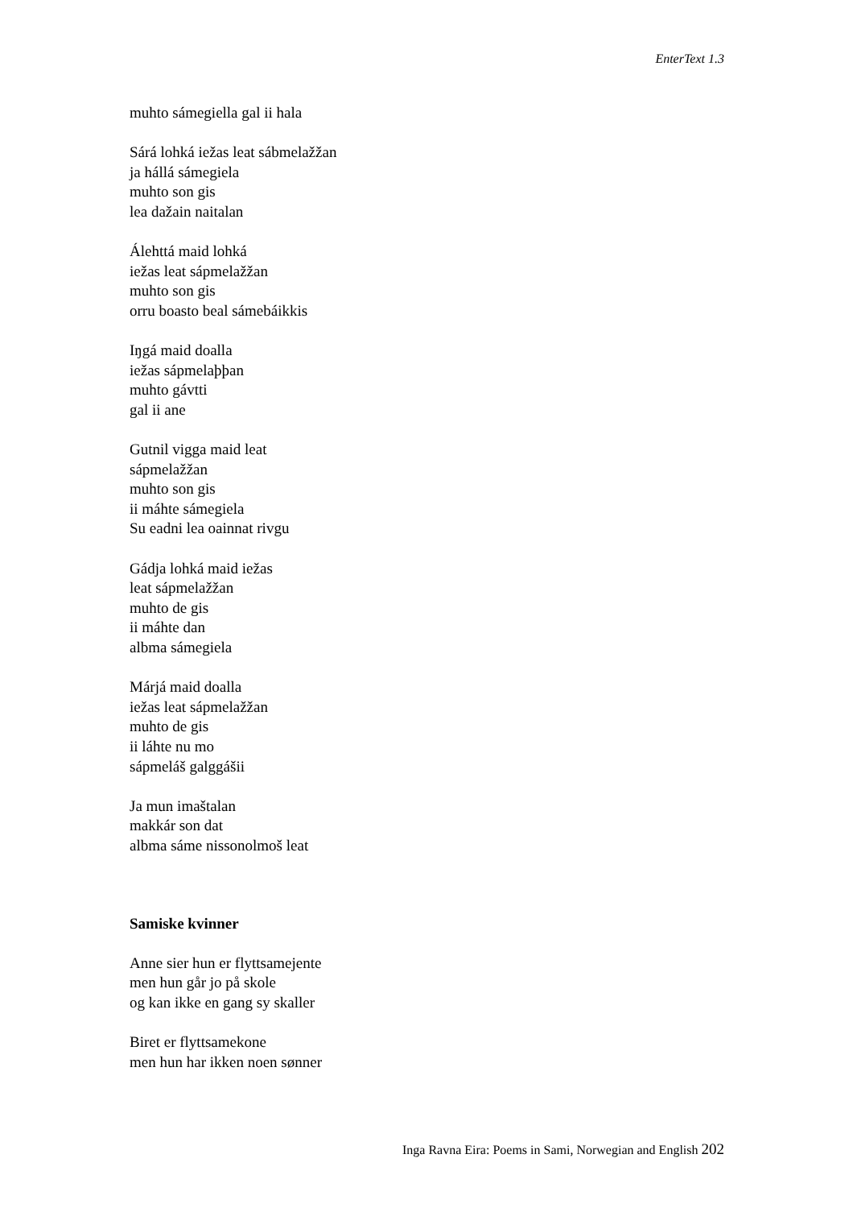EnterText 1.3
muhto sámegiella gal ii hala
Sárá lohká iežas leat sábmelažžan
ja hállá sámegiela
muhto son gis
lea dažain naitalan
Álehttá maid lohká
iežas leat sápmelažžan
muhto son gis
orru boasto beal sámebáikkis
Iŋgá maid doalla
iežas sápmelaþþan
muhto gávtti
gal ii ane
Gutnil vigga maid leat
sápmelažžan
muhto son gis
ii máhte sámegiela
Su eadni lea oainnat rivgu
Gádja lohká maid iežas
leat sápmelažžan
muhto de gis
ii máhte dan
albma sámegiela
Márjá maid doalla
iežas leat sápmelažžan
muhto de gis
ii láhte nu mo
sápmeláš galggášii
Ja mun imaštalan
makkár son dat
albma sáme nissonolmoš leat
Samiske kvinner
Anne sier hun er flyttsamejente
men hun går jo på skole
og kan ikke en gang sy skaller
Biret er flyttsamekone
men hun har ikken noen sønner
Inga Ravna Eira: Poems in Sami, Norwegian and English 202